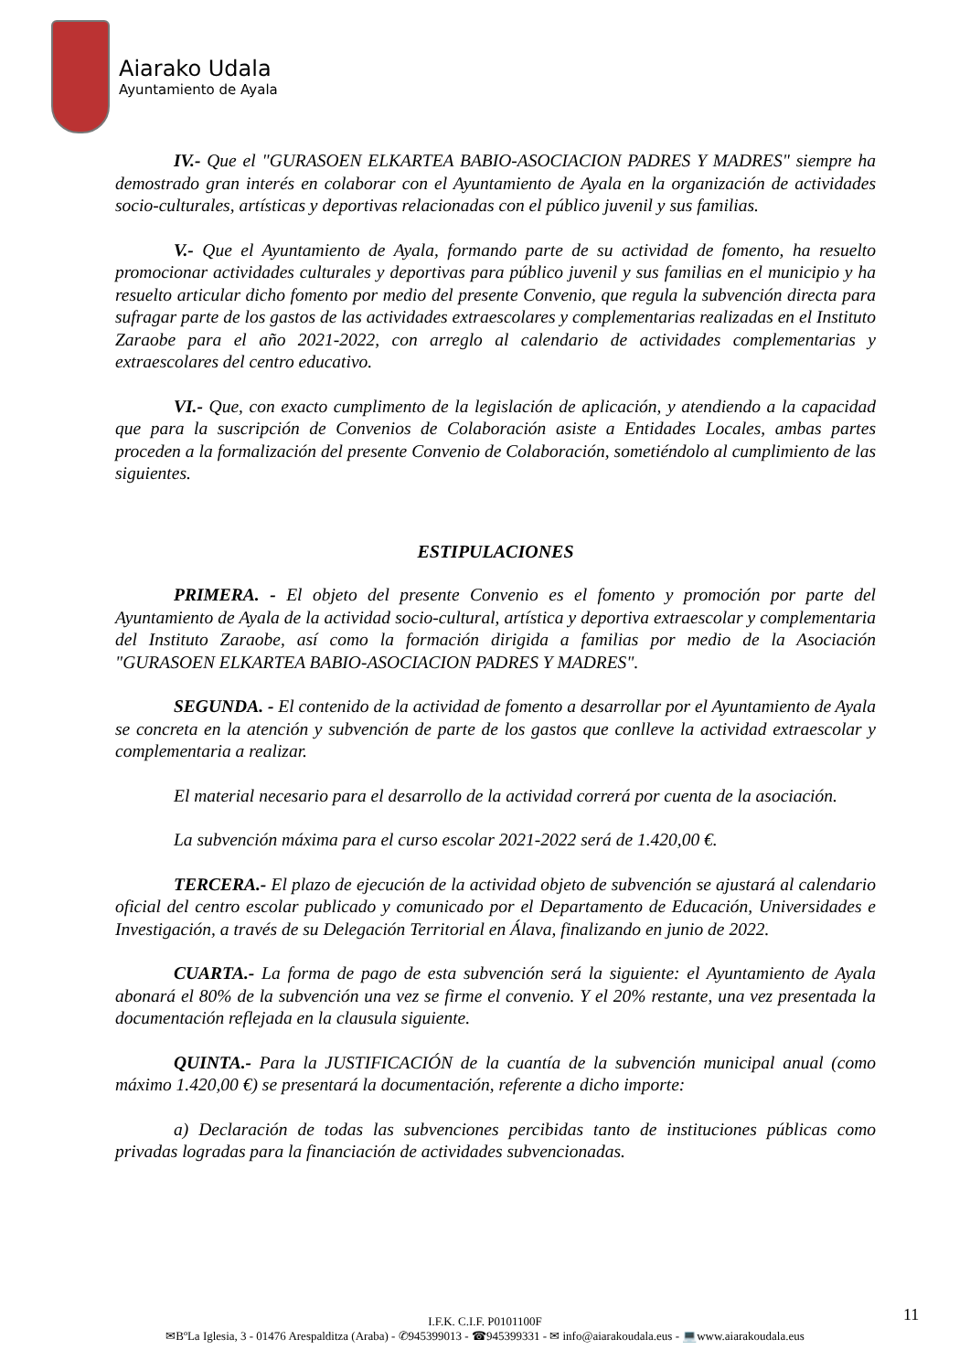Aiarako Udala
Ayuntamiento de Ayala
IV.- Que el "GURASOEN ELKARTEA BABIO-ASOCIACION PADRES Y MADRES" siempre ha demostrado gran interés en colaborar con el Ayuntamiento de Ayala en la organización de actividades socio-culturales, artísticas y deportivas relacionadas con el público juvenil y sus familias.
V.- Que el Ayuntamiento de Ayala, formando parte de su actividad de fomento, ha resuelto promocionar actividades culturales y deportivas para público juvenil y sus familias en el municipio y ha resuelto articular dicho fomento por medio del presente Convenio, que regula la subvención directa para sufragar parte de los gastos de las actividades extraescolares y complementarias realizadas en el Instituto Zaraobe para el año 2021-2022, con arreglo al calendario de actividades complementarias y extraescolares del centro educativo.
VI.- Que, con exacto cumplimento de la legislación de aplicación, y atendiendo a la capacidad que para la suscripción de Convenios de Colaboración asiste a Entidades Locales, ambas partes proceden a la formalización del presente Convenio de Colaboración, sometiéndolo al cumplimiento de las siguientes.
ESTIPULACIONES
PRIMERA. - El objeto del presente Convenio es el fomento y promoción por parte del Ayuntamiento de Ayala de la actividad socio-cultural, artística y deportiva extraescolar y complementaria del Instituto Zaraobe, así como la formación dirigida a familias por medio de la Asociación "GURASOEN ELKARTEA BABIO-ASOCIACION PADRES Y MADRES".
SEGUNDA. - El contenido de la actividad de fomento a desarrollar por el Ayuntamiento de Ayala se concreta en la atención y subvención de parte de los gastos que conlleve la actividad extraescolar y complementaria a realizar.
El material necesario para el desarrollo de la actividad correrá por cuenta de la asociación.
La subvención máxima para el curso escolar 2021-2022 será de 1.420,00 €.
TERCERA.- El plazo de ejecución de la actividad objeto de subvención se ajustará al calendario oficial del centro escolar publicado y comunicado por el Departamento de Educación, Universidades e Investigación, a través de su Delegación Territorial en Álava, finalizando en junio de 2022.
CUARTA.- La forma de pago de esta subvención será la siguiente: el Ayuntamiento de Ayala abonará el 80% de la subvención una vez se firme el convenio. Y el 20% restante, una vez presentada la documentación reflejada en la clausula siguiente.
QUINTA.- Para la JUSTIFICACIÓN de la cuantía de la subvención municipal anual (como máximo 1.420,00 €) se presentará la documentación, referente a dicho importe:
a) Declaración de todas las subvenciones percibidas tanto de instituciones públicas como privadas logradas para la financiación de actividades subvencionadas.
11
I.F.K. C.I.F. P0101100F
✉BºLa Iglesia, 3 - 01476 Arespalditza (Araba) - ✆945399013 - ☎945399331 - ✉ info@aiarakoudala.eus - 💻www.aiarakoudala.eus